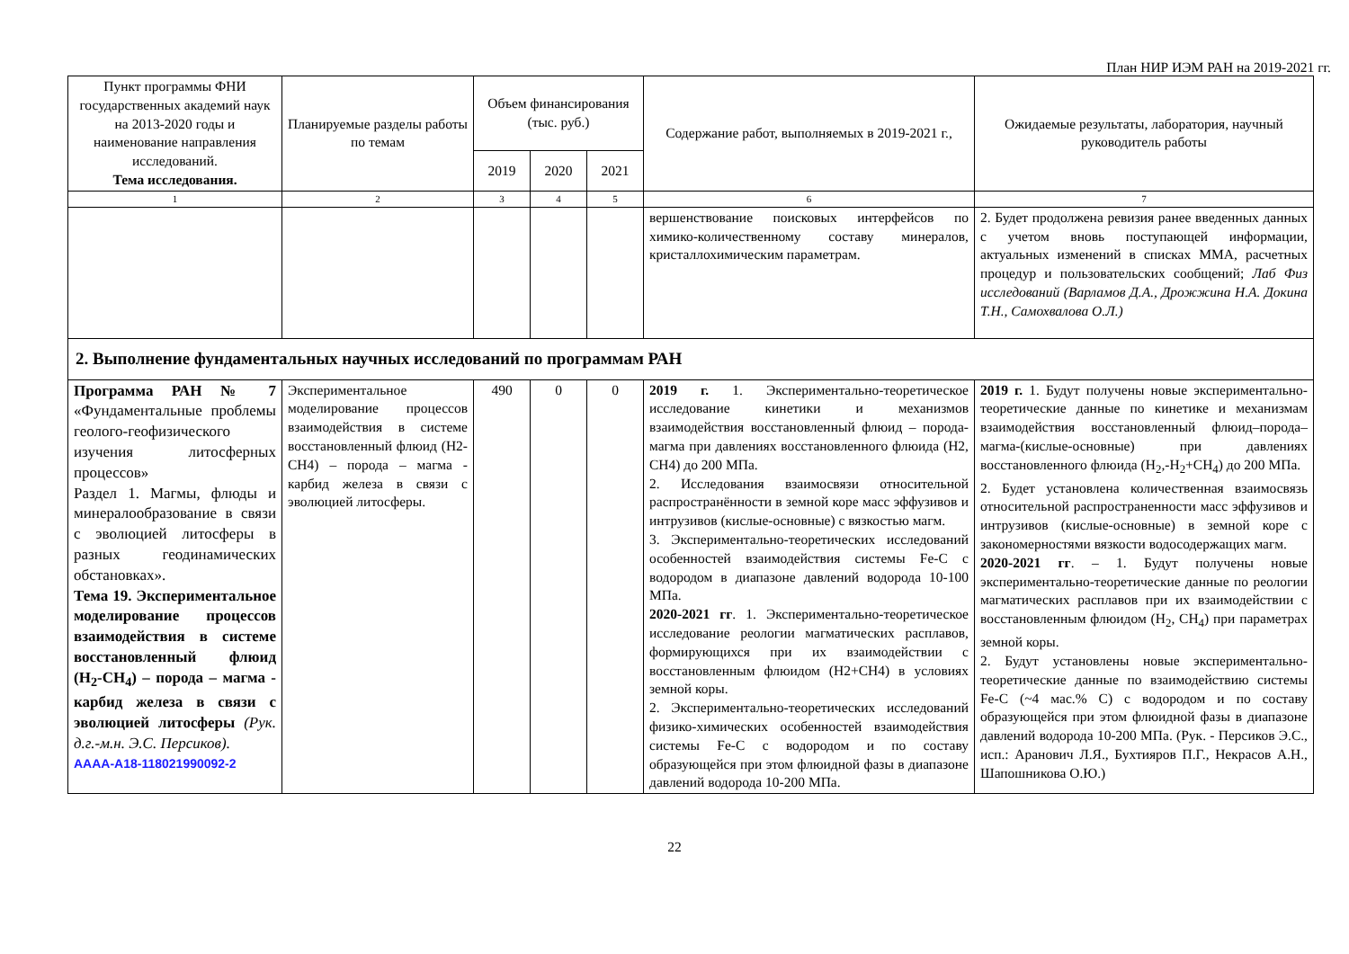План НИР ИЭМ РАН на 2019-2021 гг.
| Пункт программы ФНИ государственных академий наук на 2013-2020 годы и наименование направления исследований. Тема исследования. | Планируемые разделы работы по темам | Объем финансирования (тыс. руб.) | | | Содержание работ, выполняемых в 2019-2021 г., | Ожидаемые результаты, лаборатория, научный руководитель работы |
| --- | --- | --- | --- | --- | --- | --- |
| | | 2019 | 2020 | 2021 | | |
| 1 | 2 | 3 | 4 | 5 | 6 | 7 |
| | | | | | вершенствование поисковых интерфейсов по химико-количественному составу минералов, кристаллохимическим параметрам. | 2. Будет продолжена ревизия ранее введенных данных с учетом вновь поступающей информации, актуальных изменений в списках ММА, расчетных процедур и пользовательских сообщений; Лаб Физ исследований (Варламов Д.А., Дрожжина Н.А. Докина Т.Н., Самохвалова О.Л.) |
| 2. Выполнение фундаментальных научных исследований по программам РАН | | | | | | |
| Программа РАН № 7 «Фундаментальные проблемы геолого-геофизического изучения литосферных процессов» Раздел 1. Магмы, флюды и минералообразование в связи с эволюцией литосферы в разных геодинамических обстановках». Тема 19. Экспериментальное моделирование процессов взаимодействия в системе восстановленный флюид (H<sub>2</sub>-CH<sub>4</sub>) – порода – магма - карбид железа в связи с эволюцией литосферы (Рук. д.г.-м.н. Э.С. Персиков). АААА-А18-118021990092-2 | Экспериментальное моделирование процессов взаимодействия в системе восстановленный флюид (H2-CH4) – порода – магма - карбид железа в связи с эволюцией литосферы. | 490 | 0 | 0 | 2019 г. 1. Экспериментально-теоретическое исследование кинетики и механизмов взаимодействия восстановленный флюид – порода-магма при давлениях восстановленного флюида (H2, CH4) до 200 МПа. 2. Исследования взаимосвязи относительной распространённости в земной коре масс эффузивов и интрузивов (кислые-основные) с вязкостью магм. 3. Экспериментально-теоретических исследований особенностей взаимодействия системы Fe-C с водородом в диапазоне давлений водорода 10-100 МПа. 2020-2021 гг . 1. Экспериментально-теоретическое исследование реологии магматических расплавов, формирующихся при их взаимодействии с восстановленным флюидом (H2+CH4) в условиях земной коры. 2. Экспериментально-теоретических исследований физико-химических особенностей взаимодействия системы Fe-C с водородом и по составу образующейся при этом флюидной фазы в диапазоне давлений водорода 10-200 МПа. | 2019 г. 1. Будут получены новые экспериментально-теоретические данные по кинетике и механизмам взаимодействия восстановленный флюид–порода–магма-(кислые-основные) при давлениях восстановленного флюида (H<sub>2</sub>,-H<sub>2</sub>+CH<sub>4</sub>) до 200 МПа. 2. Будет установлена количественная взаимосвязь относительной распространенности масс эффузивов и интрузивов (кислые-основные) в земной коре с закономерностями вязкости водосодержащих магм. 2020-2021 гг . – 1. Будут получены новые экспериментально-теоретические данные по реологии магматических расплавов при их взаимодействии с восстановленным флюидом (H<sub>2</sub>, CH<sub>4</sub>) при параметрах земной коры. 2. Будут установлены новые экспериментально-теоретические данные по взаимодействию системы Fe-C (~4 мас.% C) с водородом и по составу образующейся при этом флюидной фазы в диапазоне давлений водорода 10-200 МПа. (Рук. - Персиков Э.С., исп.: Аранович Л.Я., Бухтияров П.Г., Некрасов А.Н., Шапошникова О.Ю.) |
22